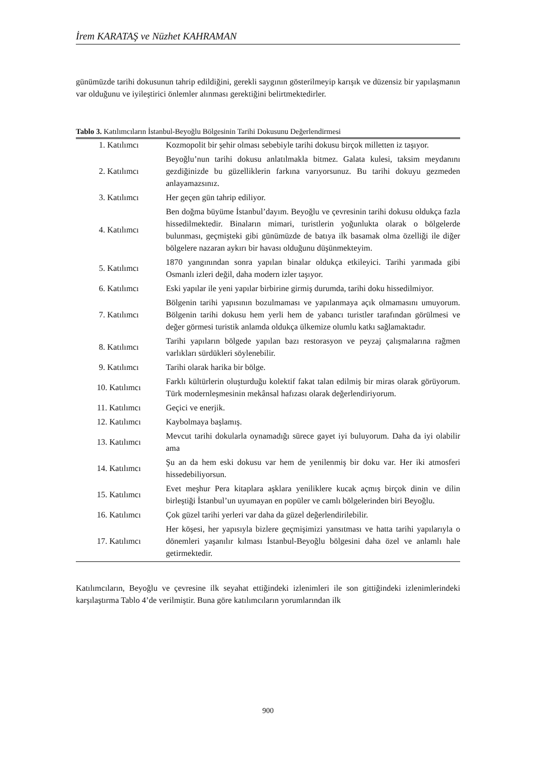İrem KARATAŞ ve Nüzhet KAHRAMAN
günümüzde tarihi dokusunun tahrip edildiğini, gerekli saygının gösterilmeyip karışık ve düzensiz bir yapılaşmanın var olduğunu ve iyileştirici önlemler alınması gerektiğini belirtmektedirler.
Tablo 3. Katılımcıların İstanbul-Beyoğlu Bölgesinin Tarihi Dokusunu Değerlendirmesi
| 1. Katılımcı | Kozmopolit bir şehir olması sebebiyle tarihi dokusu birçok milletten iz taşıyor. |
| 2. Katılımcı | Beyoğlu’nun tarihi dokusu anlatılmakla bitmez. Galata kulesi, taksim meydanını gezdiğinizde bu güzelliklerin farkına varıyorsunuz. Bu tarihi dokuyu gezmeden anlayamazsınız. |
| 3. Katılımcı | Her geçen gün tahrip ediliyor. |
| 4. Katılımcı | Ben doğma büyüme İstanbul’dayım. Beyoğlu ve çevresinin tarihi dokusu oldukça fazla hissedilmektedir. Binaların mimari, turistlerin yoğunlukta olarak o bölgelerde bulunması, geçmişteki gibi günümüzde de batıya ilk basamak olma özelliği ile diğer bölgelere nazaran aykırı bir havası olduğunu düşünmekteyim. |
| 5. Katılımcı | 1870 yangınından sonra yapılan binalar oldukça etkileyici. Tarihi yarımada gibi Osmanlı izleri değil, daha modern izler taşıyor. |
| 6. Katılımcı | Eski yapılar ile yeni yapılar birbirine girmiş durumda, tarihi doku hissedilmiyor. |
| 7. Katılımcı | Bölgenin tarihi yapısının bozulmaması ve yapılanmaya açık olmamasını umuyorum. Bölgenin tarihi dokusu hem yerli hem de yabancı turistler tarafından görülmesi ve değer görmesi turistik anlamda oldukça ülkemize olumlu katkı sağlamaktadır. |
| 8. Katılımcı | Tarihi yapıların bölgede yapılan bazı restorasyon ve peyzaj çalışmalarına rağmen varlıkları sürdükleri söylenebilir. |
| 9. Katılımcı | Tarihi olarak harika bir bölge. |
| 10. Katılımcı | Farklı kültürlerin oluşturduğu kolektif fakat talan edilmiş bir miras olarak görüyorum. Türk modernleşmesinin mekânsal hafızası olarak değerlendiriyorum. |
| 11. Katılımcı | Geçici ve enerjik. |
| 12. Katılımcı | Kaybolmaya başlamış. |
| 13. Katılımcı | Mevcut tarihi dokularla oynamadığı sürece gayet iyi buluyorum. Daha da iyi olabilir ama |
| 14. Katılımcı | Şu an da hem eski dokusu var hem de yenilenmiş bir doku var. Her iki atmosferi hissedebiliyorsun. |
| 15. Katılımcı | Evet meşhur Pera kitaplara aşklara yeniliklere kucak açmış birçok dinin ve dilin birleştiği İstanbul’un uyumayan en popüler ve camlı bölgelerinden biri Beyoğlu. |
| 16. Katılımcı | Çok güzel tarihi yerleri var daha da güzel değerlendirilebilir. |
| 17. Katılımcı | Her köşesi, her yapısıyla bizlere geçmişimizi yansıtması ve hatta tarihi yapılarıyla o dönemleri yaşanılır kılması İstanbul-Beyoğlu bölgesini daha özel ve anlamlı hale getirmektedir. |
Katılımcıların, Beyoğlu ve çevresine ilk seyahat ettiğindeki izlenimleri ile son gittiğindeki izlenimlerindeki karşılaştırma Tablo 4’de verilmiştir. Buna göre katılımcıların yorumlarından ilk
900